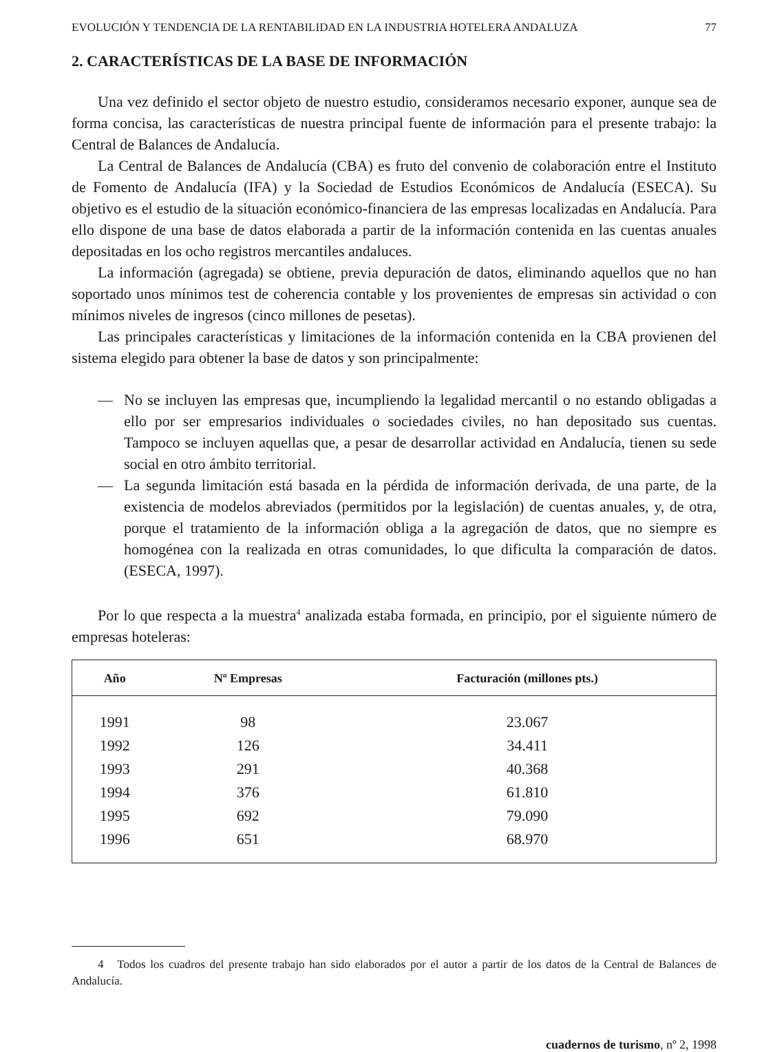EVOLUCIÓN Y TENDENCIA DE LA RENTABILIDAD EN LA INDUSTRIA HOTELERA ANDALUZA 77
2. CARACTERÍSTICAS DE LA BASE DE INFORMACIÓN
Una vez definido el sector objeto de nuestro estudio, consideramos necesario exponer, aunque sea de forma concisa, las características de nuestra principal fuente de información para el presente trabajo: la Central de Balances de Andalucía.
La Central de Balances de Andalucía (CBA) es fruto del convenio de colaboración entre el Instituto de Fomento de Andalucía (IFA) y la Sociedad de Estudios Económicos de Andalucía (ESECA). Su objetivo es el estudio de la situación económico-financiera de las empresas localizadas en Andalucía. Para ello dispone de una base de datos elaborada a partir de la información contenida en las cuentas anuales depositadas en los ocho registros mercantiles andaluces.
La información (agregada) se obtiene, previa depuración de datos, eliminando aquellos que no han soportado unos mínimos test de coherencia contable y los provenientes de empresas sin actividad o con mínimos niveles de ingresos (cinco millones de pesetas).
Las principales características y limitaciones de la información contenida en la CBA provienen del sistema elegido para obtener la base de datos y son principalmente:
— No se incluyen las empresas que, incumpliendo la legalidad mercantil o no estando obligadas a ello por ser empresarios individuales o sociedades civiles, no han depositado sus cuentas. Tampoco se incluyen aquellas que, a pesar de desarrollar actividad en Andalucía, tienen su sede social en otro ámbito territorial.
— La segunda limitación está basada en la pérdida de información derivada, de una parte, de la existencia de modelos abreviados (permitidos por la legislación) de cuentas anuales, y, de otra, porque el tratamiento de la información obliga a la agregación de datos, que no siempre es homogénea con la realizada en otras comunidades, lo que dificulta la comparación de datos. (ESECA, 1997).
Por lo que respecta a la muestra<sup>4</sup> analizada estaba formada, en principio, por el siguiente número de empresas hoteleras:
| Año | Nº Empresas | Facturación (millones pts.) |
| --- | --- | --- |
| 1991 | 98 | 23.067 |
| 1992 | 126 | 34.411 |
| 1993 | 291 | 40.368 |
| 1994 | 376 | 61.810 |
| 1995 | 692 | 79.090 |
| 1996 | 651 | 68.970 |
4 Todos los cuadros del presente trabajo han sido elaborados por el autor a partir de los datos de la Central de Balances de Andalucía.
cuadernos de turismo, nº 2, 1998